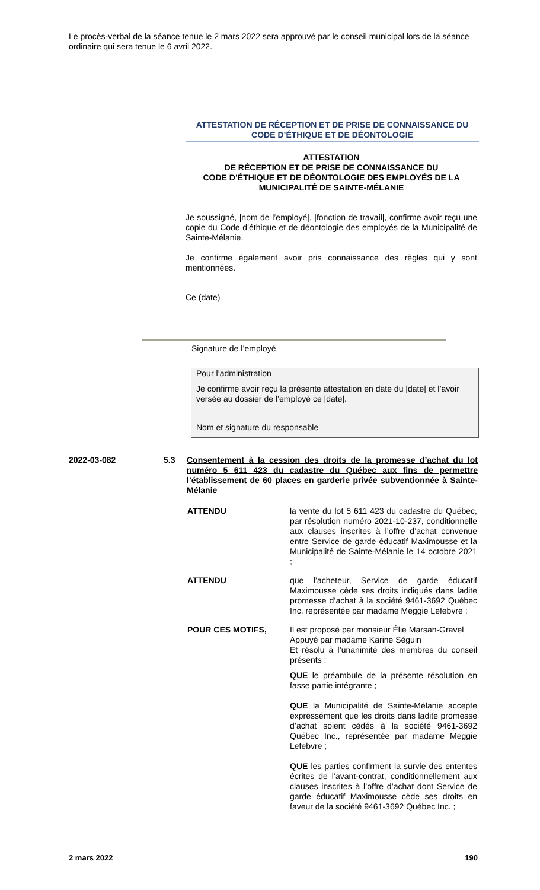Le procès-verbal de la séance tenue le 2 mars 2022 sera approuvé par le conseil municipal lors de la séance ordinaire qui sera tenue le 6 avril 2022.
ATTESTATION DE RÉCEPTION ET DE PRISE DE CONNAISSANCE DU CODE D’ÉTHIQUE ET DE DÉONTOLOGIE
ATTESTATION
DE RÉCEPTION ET DE PRISE DE CONNAISSANCE DU
CODE D’ÉTHIQUE ET DE DÉONTOLOGIE DES EMPLOYÉS DE LA
MUNICIPALITÉ DE SAINTE-MÉLANIE
Je soussigné, |nom de l’employé|, |fonction de travail|, confirme avoir reçu une copie du Code d’éthique et de déontologie des employés de la Municipalité de Sainte-Mélanie.
Je confirme également avoir pris connaissance des règles qui y sont mentionnées.
Ce (date)
Signature de l’employé
Pour l’administration
Je confirme avoir reçu la présente attestation en date du |date| et l’avoir versée au dossier de l’employé ce |date|.
Nom et signature du responsable
2022-03-082 5.3 Consentement à la cession des droits de la promesse d’achat du lot numéro 5 611 423 du cadastre du Québec aux fins de permettre l’établissement de 60 places en garderie privée subventionnée à Sainte-Mélanie
ATTENDU la vente du lot 5 611 423 du cadastre du Québec, par résolution numéro 2021-10-237, conditionnelle aux clauses inscrites à l’offre d’achat convenue entre Service de garde éducatif Maximousse et la Municipalité de Sainte-Mélanie le 14 octobre 2021 ;
ATTENDU que l’acheteur, Service de garde éducatif Maximousse cède ses droits indiqués dans ladite promesse d’achat à la société 9461-3692 Québec Inc. représentée par madame Meggie Lefebvre ;
POUR CES MOTIFS, Il est proposé par monsieur Élie Marsan-Gravel
Appuyé par madame Karine Séguin
Et résolu à l’unanimité des membres du conseil présents :
QUE le préambule de la présente résolution en fasse partie intégrante ;
QUE la Municipalité de Sainte-Mélanie accepte expressément que les droits dans ladite promesse d’achat soient cédés à la société 9461-3692 Québec Inc., représentée par madame Meggie Lefebvre ;
QUE les parties confirment la survie des ententes écrites de l’avant-contrat, conditionnellement aux clauses inscrites à l’offre d’achat dont Service de garde éducatif Maximousse cède ses droits en faveur de la société 9461-3692 Québec Inc. ;
2 mars 2022 190